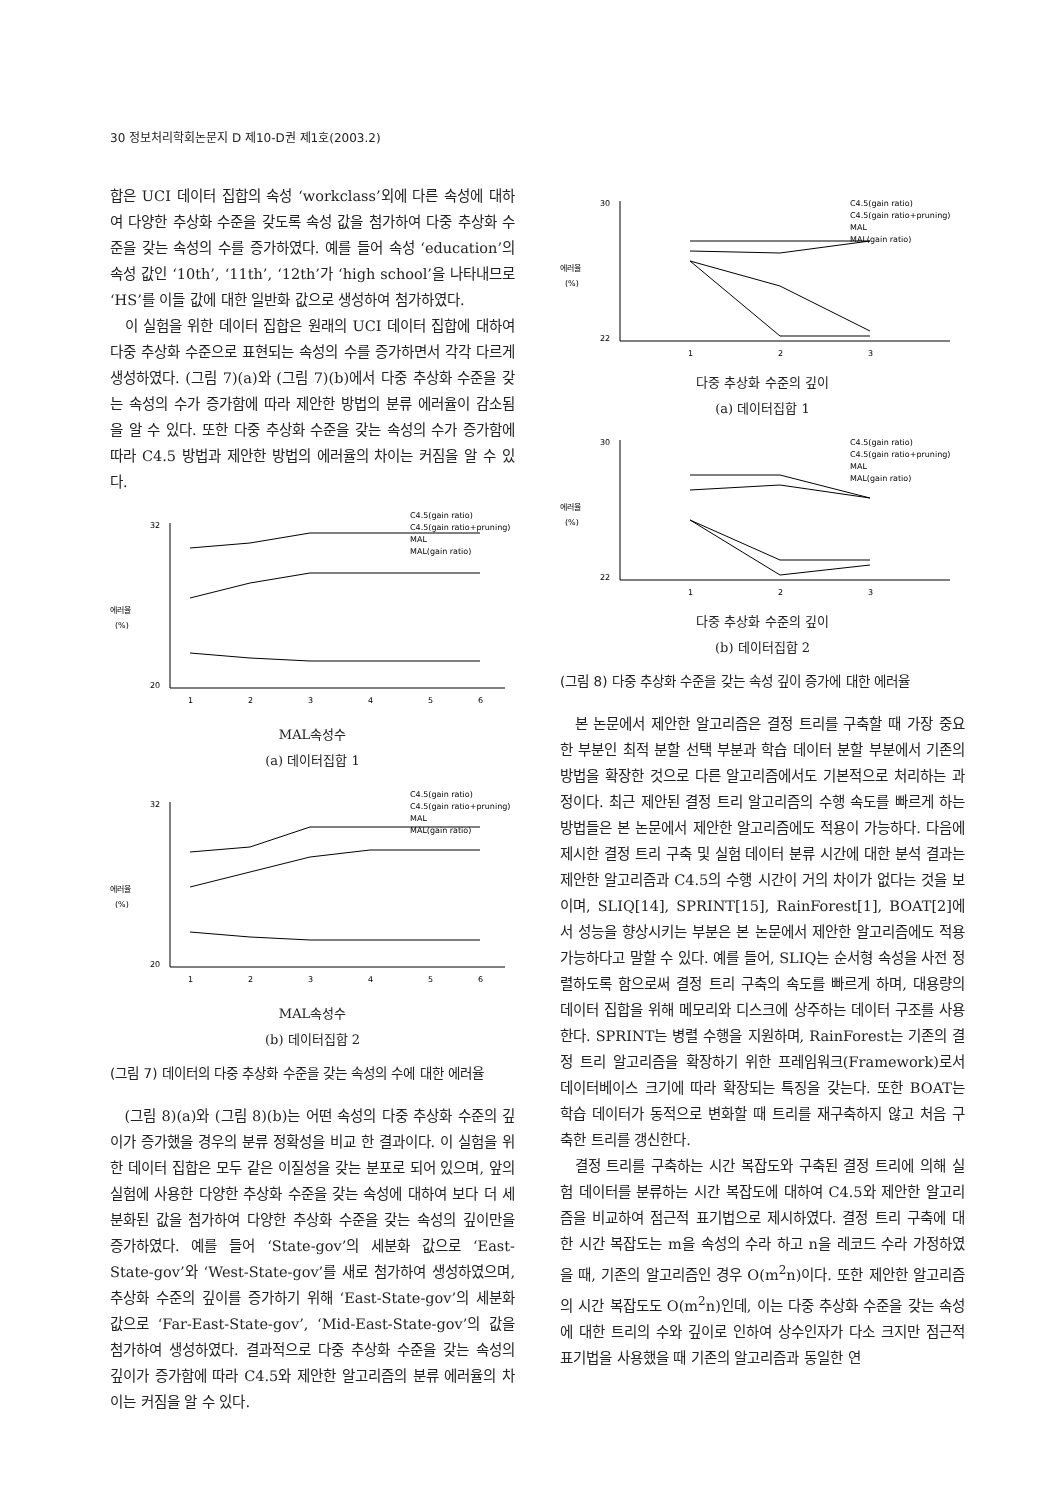30 정보처리학회논문지 D 제10-D권 제1호(2003.2)
합은 UCI 데이터 집합의 속성 ‘workclass’외에 다른 속성에 대하여 다양한 추상화 수준을 갖도록 속성 값을 첨가하여 다중 추상화 수준을 갖는 속성의 수를 증가하였다. 예를 들어 속성 ‘education’의 속성 값인 ‘10th’, ‘11th’, ‘12th’가 ‘high school’을 나타내므로 ‘HS’를 이들 값에 대한 일반화 값으로 생성하여 첨가하였다.
이 실험을 위한 데이터 집합은 원래의 UCI 데이터 집합에 대하여 다중 추상화 수준으로 표현되는 속성의 수를 증가하면서 각각 다르게 생성하였다. (그림 7)(a)와 (그림 7)(b)에서 다중 추상화 수준을 갖는 속성의 수가 증가함에 따라 제안한 방법의 분류 에러율이 감소됨을 알 수 있다. 또한 다중 추상화 수준을 갖는 속성의 수가 증가함에 따라 C4.5 방법과 제안한 방법의 에러율의 차이는 커짐을 알 수 있다.
에러율
(%)
32
20
C4.5(gain ratio)
C4.5(gain ratio+pruning)
MAL
MAL(gain ratio)
1
2
3
4
5
6
MAL속성수
(a) 데이터집합 1
에러율
(%)
32
20
C4.5(gain ratio)
C4.5(gain ratio+pruning)
MAL
MAL(gain ratio)
1
2
3
4
5
6
MAL속성수
(b) 데이터집합 2
(그림 7) 데이터의 다중 추상화 수준을 갖는 속성의 수에 대한 에러율
(그림 8)(a)와 (그림 8)(b)는 어떤 속성의 다중 추상화 수준의 깊이가 증가했을 경우의 분류 정확성을 비교 한 결과이다. 이 실험을 위한 데이터 집합은 모두 같은 이질성을 갖는 분포로 되어 있으며, 앞의 실험에 사용한 다양한 추상화 수준을 갖는 속성에 대하여 보다 더 세분화된 값을 첨가하여 다양한 추상화 수준을 갖는 속성의 깊이만을 증가하였다. 예를 들어 ‘State-gov’의 세분화 값으로 ‘East-State-gov’와 ‘West-State-gov’를 새로 첨가하여 생성하였으며, 추상화 수준의 깊이를 증가하기 위해 ‘East-State-gov’의 세분화 값으로 ‘Far-East-State-gov’, ‘Mid-East-State-gov’의 값을 첨가하여 생성하였다. 결과적으로 다중 추상화 수준을 갖는 속성의 깊이가 증가함에 따라 C4.5와 제안한 알고리즘의 분류 에러율의 차이는 커짐을 알 수 있다.
에러율
(%)
30
22
C4.5(gain ratio)
C4.5(gain ratio+pruning)
MAL
MAL(gain ratio)
1
2
3
다중 추상화 수준의 깊이
(a) 데이터집합 1
에러율
(%)
30
22
C4.5(gain ratio)
C4.5(gain ratio+pruning)
MAL
MAL(gain ratio)
1
2
3
다중 추상화 수준의 깊이
(b) 데이터집합 2
(그림 8) 다중 추상화 수준을 갖는 속성 깊이 증가에 대한 에러율
본 논문에서 제안한 알고리즘은 결정 트리를 구축할 때 가장 중요한 부분인 최적 분할 선택 부분과 학습 데이터 분할 부분에서 기존의 방법을 확장한 것으로 다른 알고리즘에서도 기본적으로 처리하는 과정이다. 최근 제안된 결정 트리 알고리즘의 수행 속도를 빠르게 하는 방법들은 본 논문에서 제안한 알고리즘에도 적용이 가능하다. 다음에 제시한 결정 트리 구축 및 실험 데이터 분류 시간에 대한 분석 결과는 제안한 알고리즘과 C4.5의 수행 시간이 거의 차이가 없다는 것을 보이며, SLIQ[14], SPRINT[15], RainForest[1], BOAT[2]에서 성능을 향상시키는 부분은 본 논문에서 제안한 알고리즘에도 적용 가능하다고 말할 수 있다. 예를 들어, SLIQ는 순서형 속성을 사전 정렬하도록 함으로써 결정 트리 구축의 속도를 빠르게 하며, 대용량의 데이터 집합을 위해 메모리와 디스크에 상주하는 데이터 구조를 사용한다. SPRINT는 병렬 수행을 지원하며, RainForest는 기존의 결정 트리 알고리즘을 확장하기 위한 프레임워크(Framework)로서 데이터베이스 크기에 따라 확장되는 특징을 갖는다. 또한 BOAT는 학습 데이터가 동적으로 변화할 때 트리를 재구축하지 않고 처음 구축한 트리를 갱신한다.
결정 트리를 구축하는 시간 복잡도와 구축된 결정 트리에 의해 실험 데이터를 분류하는 시간 복잡도에 대하여 C4.5와 제안한 알고리즘을 비교하여 점근적 표기법으로 제시하였다. 결정 트리 구축에 대한 시간 복잡도는 m을 속성의 수라 하고 n을 레코드 수라 가정하였을 때, 기존의 알고리즘인 경우 O(m<sup>2</sup>n)이다. 또한 제안한 알고리즘의 시간 복잡도도 O(m<sup>2</sup>n)인데, 이는 다중 추상화 수준을 갖는 속성에 대한 트리의 수와 깊이로 인하여 상수인자가 다소 크지만 점근적 표기법을 사용했을 때 기존의 알고리즘과 동일한 연